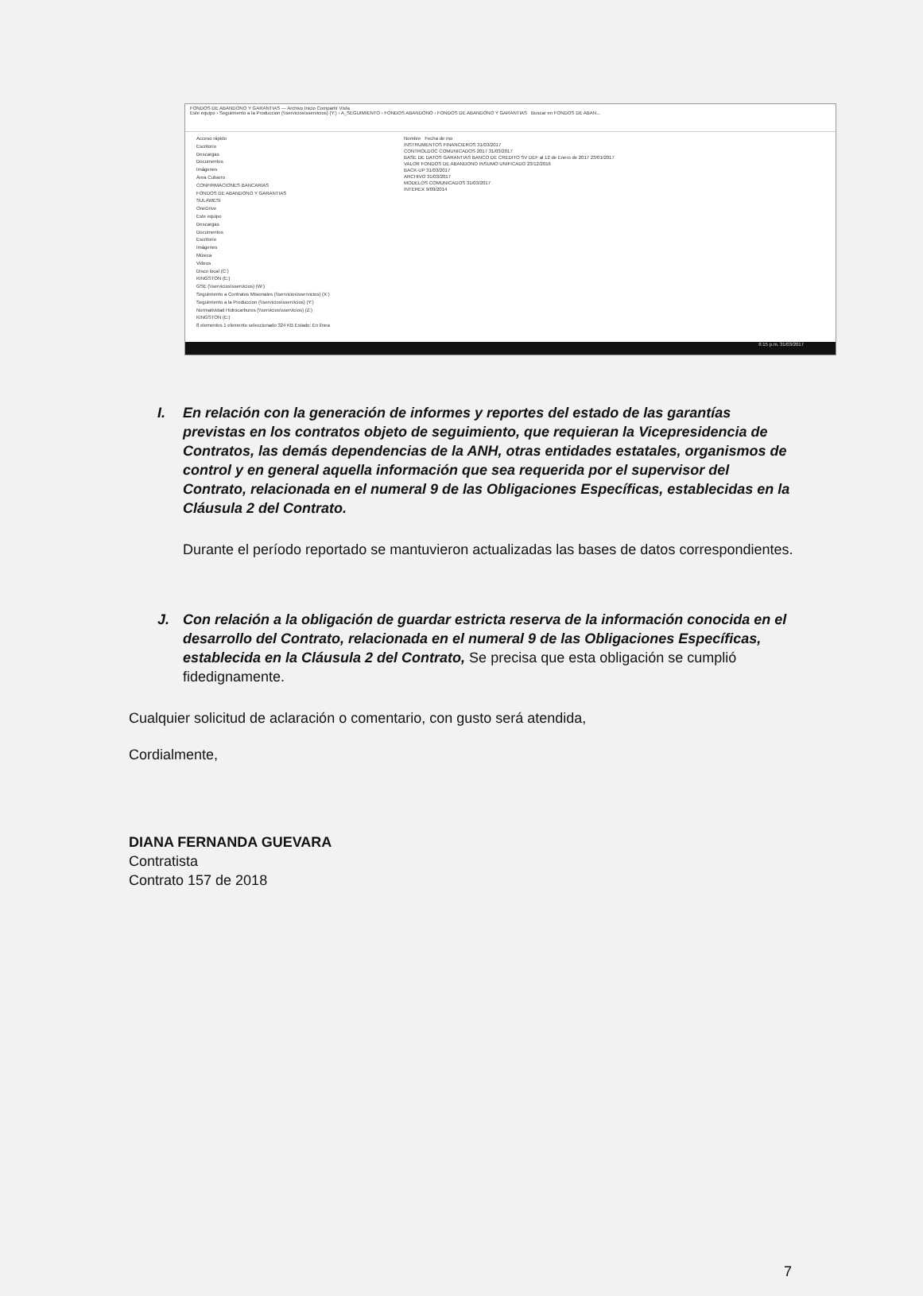FONDOS DE ABANDONO Y GARANTIAS — Archivo Inicio Compartir Vista
Este equipo › Seguimiento a la Produccion (\\servicios\sservicios) (Y:) › A_SEGUIMIENTO › FONDOS ABANDONO › FONDOS DE ABANDONO Y GARANTIAS Buscar en FONDOS DE ABAN...
Acceso rápido
Escritorio
Descargas
Documentos
Imágenes
Área Cubarro
CONFIRMACIONES BANCARIAS
FONDOS DE ABANDONO Y GARANTIAS
SULAWESI
OneDrive
Este equipo
Descargas
Documentos
Escritorio
Imágenes
Música
Videos
Disco local (C:)
KINGSTON (E:)
GSE (\\servicios\sservicios) (W:)
Seguimiento a Contratos Misionales (\\servicios\sservicios) (X:)
Seguimiento a la Produccion (\\servicios\sservicios) (Y:)
Normatividad Hidrocarburos (\\servicios\sservicios) (Z:)
KINGSTON (E:)
8 elementos 1 elemento seleccionado 324 KB Estado: En línea
Nombre Fecha de mo
INSTRUMENTOS FINANCIEROS 31/03/2017
CONTROLDOC COMUNICADOS 2017 31/03/2017
BASE DE DATOS GARANTIAS BANCO DE CREDITO SV DEF al 12 de Enero de 2017 23/01/2017
VALOR FONDOS DE ABANDONO INSUMO UNIFICADO 23/12/2016
BACK-UP 31/03/2017
ARCHIVO 31/03/2017
MODELOS COMUNICADOS 31/03/2017
INTEREX 9/09/2014
6:15 p.m. 31/03/2017
I. En relación con la generación de informes y reportes del estado de las garantías previstas en los contratos objeto de seguimiento, que requieran la Vicepresidencia de Contratos, las demás dependencias de la ANH, otras entidades estatales, organismos de control y en general aquella información que sea requerida por el supervisor del Contrato, relacionada en el numeral 9 de las Obligaciones Específicas, establecidas en la Cláusula 2 del Contrato.
Durante el período reportado se mantuvieron actualizadas las bases de datos correspondientes.
J. Con relación a la obligación de guardar estricta reserva de la información conocida en el desarrollo del Contrato, relacionada en el numeral 9 de las Obligaciones Específicas, establecida en la Cláusula 2 del Contrato, Se precisa que esta obligación se cumplió fidedignamente.
Cualquier solicitud de aclaración o comentario, con gusto será atendida,
Cordialmente,
DIANA FERNANDA GUEVARA
Contratista
Contrato 157 de 2018
7